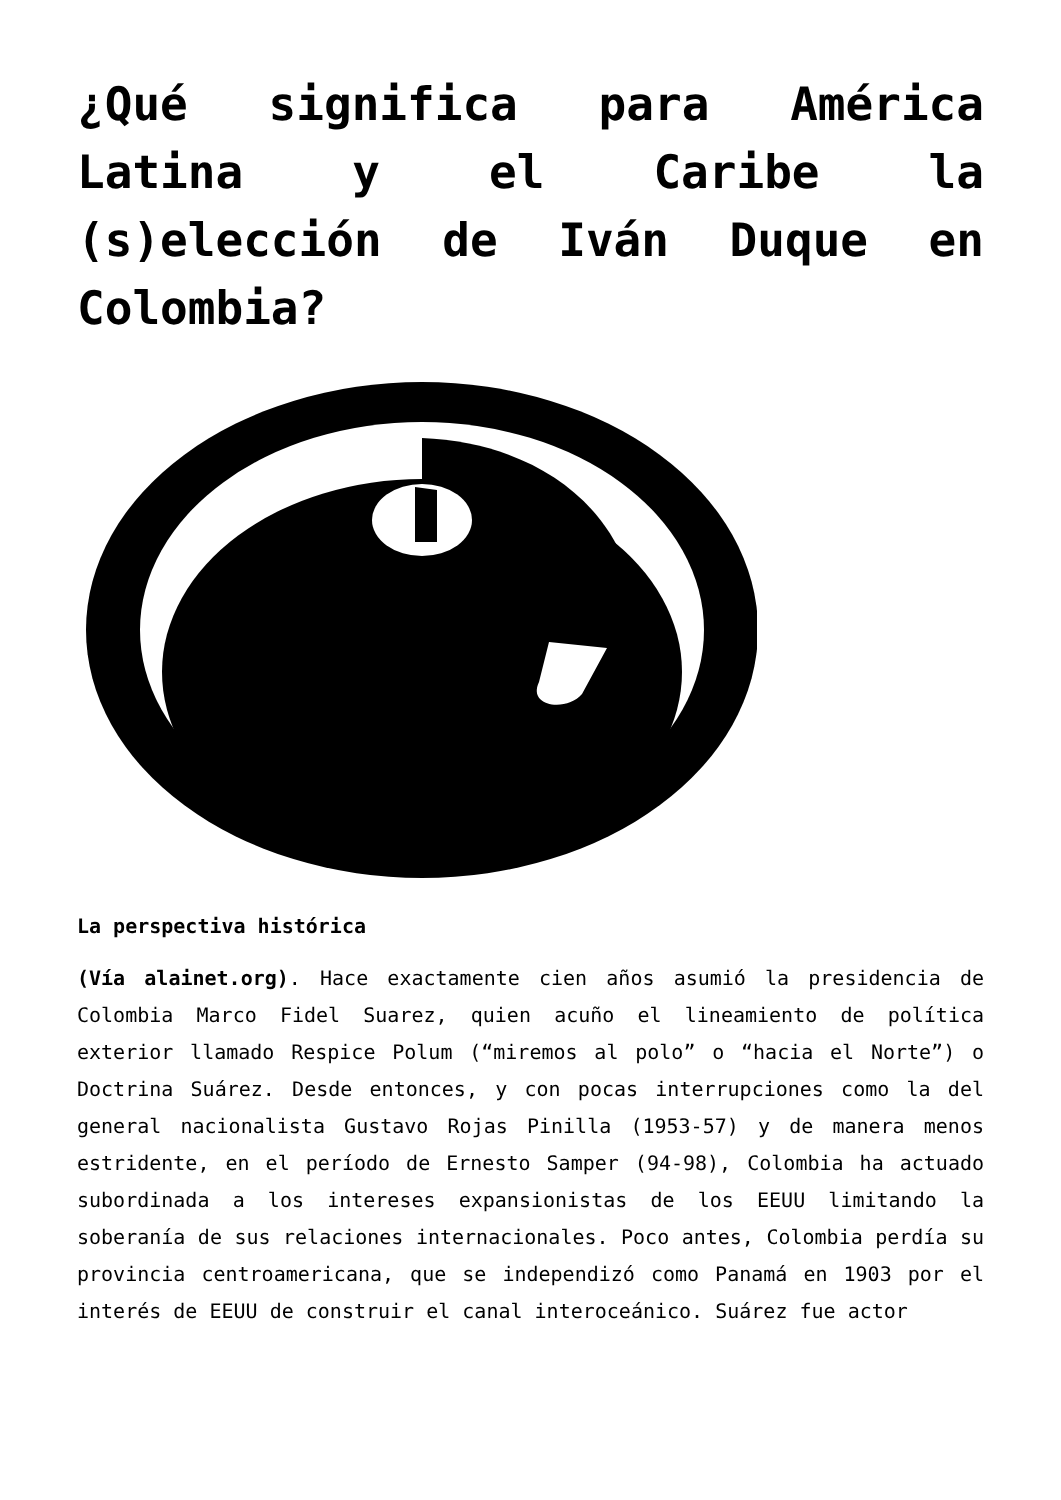¿Qué significa para América Latina y el Caribe la (s)elección de Iván Duque en Colombia?
La perspectiva histórica
(Vía alainet.org). Hace exactamente cien años asumió la presidencia de Colombia Marco Fidel Suarez, quien acuño el lineamiento de política exterior llamado Respice Polum (“miremos al polo” o “hacia el Norte”) o Doctrina Suárez. Desde entonces, y con pocas interrupciones como la del general nacionalista Gustavo Rojas Pinilla (1953-57) y de manera menos estridente, en el período de Ernesto Samper (94-98), Colombia ha actuado subordinada a los intereses expansionistas de los EEUU limitando la soberanía de sus relaciones internacionales. Poco antes, Colombia perdía su provincia centroamericana, que se independizó como Panamá en 1903 por el interés de EEUU de construir el canal interoceánico. Suárez fue actor